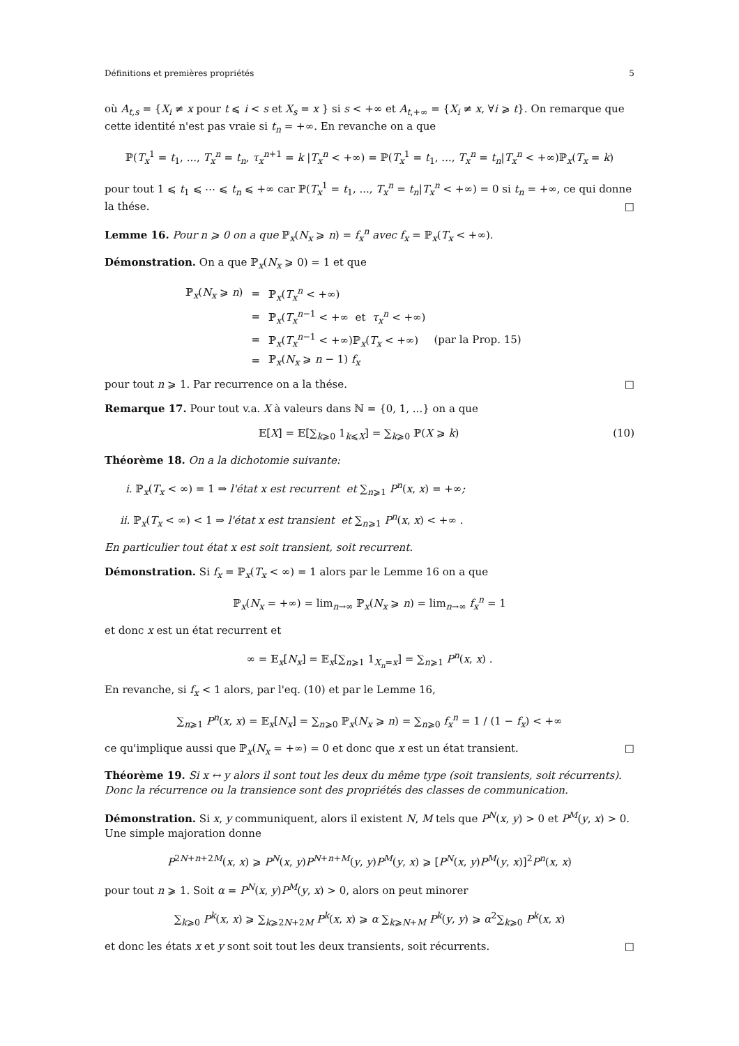Définitions et premières propriétés 5
où A<sub>t,s</sub> = {X<sub>i</sub> ≠ x pour t ⩽ i < s et X<sub>s</sub> = x } si s < +∞ et A<sub>t,+∞</sub> = {X<sub>i</sub> ≠ x, ∀i ⩾ t}. On remarque que cette identité n'est pas vraie si t<sub>n</sub> = +∞. En revanche on a que
ℙ(T<sub>x</sub><sup>1</sup> = t<sub>1</sub>, ..., T<sub>x</sub><sup>n</sup> = t<sub>n</sub>, τ<sub>x</sub><sup>n+1</sup> = k |T<sub>x</sub><sup>n</sup> < +∞) = ℙ(T<sub>x</sub><sup>1</sup> = t<sub>1</sub>, ..., T<sub>x</sub><sup>n</sup> = t<sub>n</sub>|T<sub>x</sub><sup>n</sup> < +∞)ℙ<sub>x</sub>(T<sub>x</sub> = k)
pour tout 1 ⩽ t<sub>1</sub> ⩽ ⋯ ⩽ t<sub>n</sub> ⩽ +∞ car ℙ(T<sub>x</sub><sup>1</sup> = t<sub>1</sub>, ..., T<sub>x</sub><sup>n</sup> = t<sub>n</sub>|T<sub>x</sub><sup>n</sup> < +∞) = 0 si t<sub>n</sub> = +∞, ce qui donne la thése. □
Lemme 16. Pour n ⩾ 0 on a que ℙ<sub>x</sub>(N<sub>x</sub> ⩾ n) = f<sub>x</sub><sup>n</sup> avec f<sub>x</sub> = ℙ<sub>x</sub>(T<sub>x</sub> < +∞).
Démonstration. On a que ℙ<sub>x</sub>(N<sub>x</sub> ⩾ 0) = 1 et que
| ℙ<sub>x</sub>( N<sub>x</sub> ⩾ n ) | = | ℙ<sub>x</sub>( T<sub>x</sub><sup>n</sup> < +∞) | |
| | = | ℙ<sub>x</sub>( T<sub>x</sub><sup>n−1</sup> < +∞ et τ<sub>x</sub><sup>n</sup> < +∞) | |
| | = | ℙ<sub>x</sub>( T<sub>x</sub><sup>n−1</sup> < +∞)ℙ<sub>x</sub>( T<sub>x</sub> < +∞) | (par la Prop. 15) |
| | = | ℙ<sub>x</sub>( N<sub>x</sub> ⩾ n − 1) f<sub>x</sub> | |
pour tout n ⩾ 1. Par recurrence on a la thése. □
Remarque 17. Pour tout v.a. X à valeurs dans ℕ = {0, 1, ...} on a que
𝔼[X] = 𝔼[∑<sub>k⩾0</sub> 1<sub>k⩽X</sub>] = ∑<sub>k⩾0</sub> ℙ(X ⩾ k) (10)
Théorème 18. On a la dichotomie suivante:
i. ℙ<sub>x</sub>(T<sub>x</sub> < ∞) = 1 ⇒ l'état x est recurrent et ∑<sub>n⩾1</sub> P<sup>n</sup>(x, x) = +∞;
ii. ℙ<sub>x</sub>(T<sub>x</sub> < ∞) < 1 ⇒ l'état x est transient et ∑<sub>n⩾1</sub> P<sup>n</sup>(x, x) < +∞ .
En particulier tout état x est soit transient, soit recurrent.
Démonstration. Si f<sub>x</sub> = ℙ<sub>x</sub>(T<sub>x</sub> < ∞) = 1 alors par le Lemme 16 on a que
ℙ<sub>x</sub>(N<sub>x</sub> = +∞) = lim<sub>n→∞</sub> ℙ<sub>x</sub>(N<sub>x</sub> ⩾ n) = lim<sub>n→∞</sub> f<sub>x</sub><sup>n</sup> = 1
et donc x est un état recurrent et
∞ = 𝔼<sub>x</sub>[N<sub>x</sub>] = 𝔼<sub>x</sub>[∑<sub>n⩾1</sub> 1<sub>X<sub>n</sub>=x</sub>] = ∑<sub>n⩾1</sub> P<sup>n</sup>(x, x) .
En revanche, si f<sub>x</sub> < 1 alors, par l'eq. (10) et par le Lemme 16,
∑<sub>n⩾1</sub> P<sup>n</sup>(x, x) = 𝔼<sub>x</sub>[N<sub>x</sub>] = ∑<sub>n⩾0</sub> ℙ<sub>x</sub>(N<sub>x</sub> ⩾ n) = ∑<sub>n⩾0</sub> f<sub>x</sub><sup>n</sup> = 1 / (1 − f<sub>x</sub>) < +∞
ce qu'implique aussi que ℙ<sub>x</sub>(N<sub>x</sub> = +∞) = 0 et donc que x est un état transient. □
Théorème 19. Si x ↔ y alors il sont tout les deux du même type (soit transients, soit récurrents). Donc la récurrence ou la transience sont des propriétés des classes de communication.
Démonstration. Si x, y communiquent, alors il existent N, M tels que P<sup>N</sup>(x, y) > 0 et P<sup>M</sup>(y, x) > 0. Une simple majoration donne
P<sup>2N+n+2M</sup>(x, x) ⩾ P<sup>N</sup>(x, y)P<sup>N+n+M</sup>(y, y)P<sup>M</sup>(y, x) ⩾ [P<sup>N</sup>(x, y)P<sup>M</sup>(y, x)]<sup>2</sup>P<sup>n</sup>(x, x)
pour tout n ⩾ 1. Soit α = P<sup>N</sup>(x, y)P<sup>M</sup>(y, x) > 0, alors on peut minorer
∑<sub>k⩾0</sub> P<sup>k</sup>(x, x) ⩾ ∑<sub>k⩾2N+2M</sub> P<sup>k</sup>(x, x) ⩾ α ∑<sub>k⩾N+M</sub> P<sup>k</sup>(y, y) ⩾ α<sup>2</sup>∑<sub>k⩾0</sub> P<sup>k</sup>(x, x)
et donc les états x et y sont soit tout les deux transients, soit récurrents. □